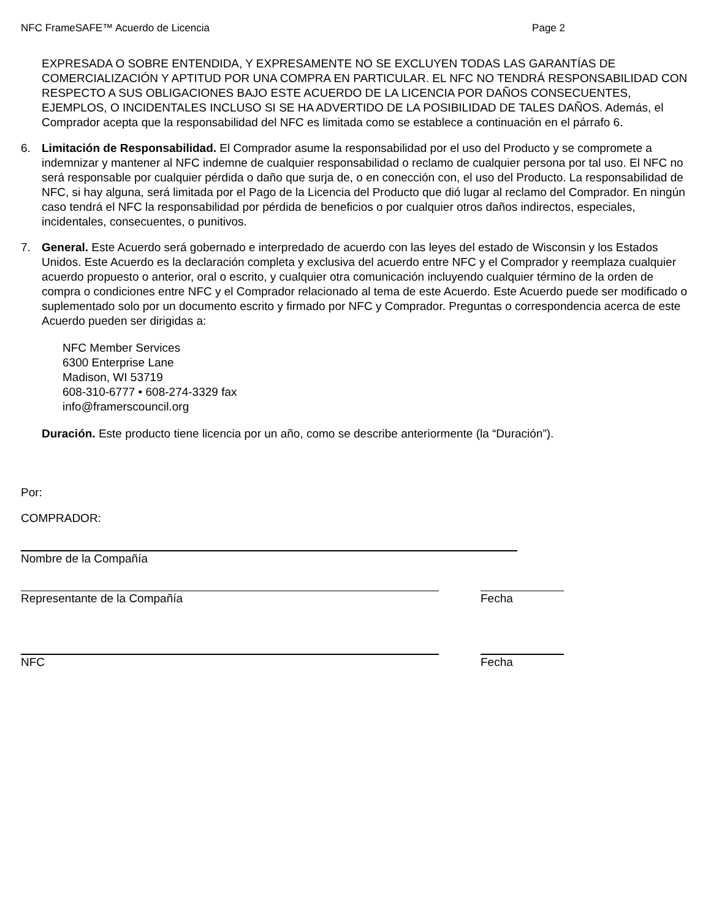NFC FrameSAFE™ Acuerdo de Licencia Page 2
EXPRESADA O SOBRE ENTENDIDA, Y EXPRESAMENTE NO SE EXCLUYEN TODAS LAS GARANTÍAS DE COMERCIALIZACIÓN Y APTITUD POR UNA COMPRA EN PARTICULAR. EL NFC NO TENDRÁ RESPONSABILIDAD CON RESPECTO A SUS OBLIGACIONES BAJO ESTE ACUERDO DE LA LICENCIA POR DAÑOS CONSECUENTES, EJEMPLOS, O INCIDENTALES INCLUSO SI SE HA ADVERTIDO DE LA POSIBILIDAD DE TALES DAÑOS. Además, el Comprador acepta que la responsabilidad del NFC es limitada como se establece a continuación en el párrafo 6.
6. Limitación de Responsabilidad. El Comprador asume la responsabilidad por el uso del Producto y se compromete a indemnizar y mantener al NFC indemne de cualquier responsabilidad o reclamo de cualquier persona por tal uso. El NFC no será responsable por cualquier pérdida o daño que surja de, o en conección con, el uso del Producto. La responsabilidad de NFC, si hay alguna, será limitada por el Pago de la Licencia del Producto que dió lugar al reclamo del Comprador. En ningún caso tendrá el NFC la responsabilidad por pérdida de beneficios o por cualquier otros daños indirectos, especiales, incidentales, consecuentes, o punitivos.
7. General. Este Acuerdo será gobernado e interpredado de acuerdo con las leyes del estado de Wisconsin y los Estados Unidos. Este Acuerdo es la declaración completa y exclusiva del acuerdo entre NFC y el Comprador y reemplaza cualquier acuerdo propuesto o anterior, oral o escrito, y cualquier otra comunicación incluyendo cualquier término de la orden de compra o condiciones entre NFC y el Comprador relacionado al tema de este Acuerdo. Este Acuerdo puede ser modificado o suplementado solo por un documento escrito y firmado por NFC y Comprador. Preguntas o correspondencia acerca de este Acuerdo pueden ser dirigidas a:
NFC Member Services
6300 Enterprise Lane
Madison, WI 53719
608-310-6777 • 608-274-3329 fax
info@framerscouncil.org
Duración. Este producto tiene licencia por un año, como se describe anteriormente (la “Duración”).
Por:
COMPRADOR:
Nombre de la Compañía
Representante de la Compañía Fecha
NFC Fecha